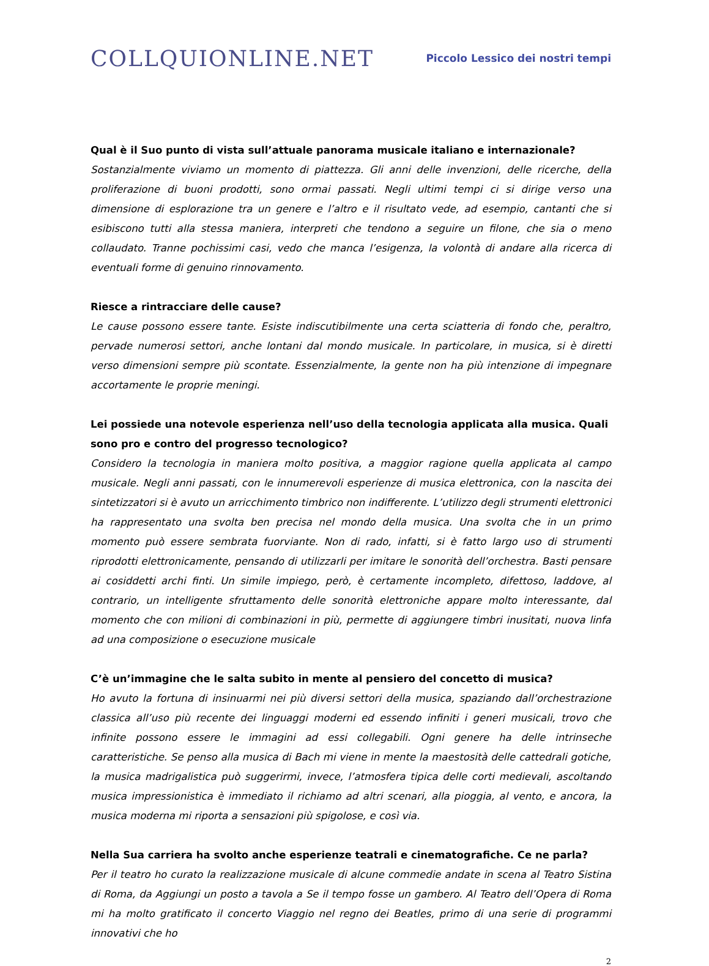COLLQUIONLINE.NET
Piccolo Lessico dei nostri tempi
Qual è il Suo punto di vista sull’attuale panorama musicale italiano e internazionale?
Sostanzialmente viviamo un momento di piattezza. Gli anni delle invenzioni, delle ricerche, della proliferazione di buoni prodotti, sono ormai passati. Negli ultimi tempi ci si dirige verso una dimensione di esplorazione tra un genere e l’altro e il risultato vede, ad esempio, cantanti che si esibiscono tutti alla stessa maniera, interpreti che tendono a seguire un filone, che sia o meno collaudato. Tranne pochissimi casi, vedo che manca l’esigenza, la volontà di andare alla ricerca di eventuali forme di genuino rinnovamento.
Riesce a rintracciare delle cause?
Le cause possono essere tante. Esiste indiscutibilmente una certa sciatteria di fondo che, peraltro, pervade numerosi settori, anche lontani dal mondo musicale. In particolare, in musica, si è diretti verso dimensioni sempre più scontate. Essenzialmente, la gente non ha più intenzione di impegnare accortamente le proprie meningi.
Lei possiede una notevole esperienza nell’uso della tecnologia applicata alla musica. Quali sono pro e contro del progresso tecnologico?
Considero la tecnologia in maniera molto positiva, a maggior ragione quella applicata al campo musicale. Negli anni passati, con le innumerevoli esperienze di musica elettronica, con la nascita dei sintetizzatori si è avuto un arricchimento timbrico non indifferente. L’utilizzo degli strumenti elettronici ha rappresentato una svolta ben precisa nel mondo della musica. Una svolta che in un primo momento può essere sembrata fuorviante. Non di rado, infatti, si è fatto largo uso di strumenti riprodotti elettronicamente, pensando di utilizzarli per imitare le sonorità dell’orchestra. Basti pensare ai cosiddetti archi finti. Un simile impiego, però, è certamente incompleto, difettoso, laddove, al contrario, un intelligente sfruttamento delle sonorità elettroniche appare molto interessante, dal momento che con milioni di combinazioni in più, permette di aggiungere timbri inusitati, nuova linfa ad una composizione o esecuzione musicale
C’è un’immagine che le salta subito in mente al pensiero del concetto di musica?
Ho avuto la fortuna di insinuarmi nei più diversi settori della musica, spaziando dall’orchestrazione classica all’uso più recente dei linguaggi moderni ed essendo infiniti i generi musicali, trovo che infinite possono essere le immagini ad essi collegabili. Ogni genere ha delle intrinseche caratteristiche. Se penso alla musica di Bach mi viene in mente la maestosità delle cattedrali gotiche, la musica madrigalistica può suggerirmi, invece, l’atmosfera tipica delle corti medievali, ascoltando musica impressionistica è immediato il richiamo ad altri scenari, alla pioggia, al vento, e ancora, la musica moderna mi riporta a sensazioni più spigolose, e così via.
Nella Sua carriera ha svolto anche esperienze teatrali e cinematografiche. Ce ne parla?
Per il teatro ho curato la realizzazione musicale di alcune commedie andate in scena al Teatro Sistina di Roma, da Aggiungi un posto a tavola a Se il tempo fosse un gambero. Al Teatro dell’Opera di Roma mi ha molto gratificato il concerto Viaggio nel regno dei Beatles, primo di una serie di programmi innovativi che ho
2